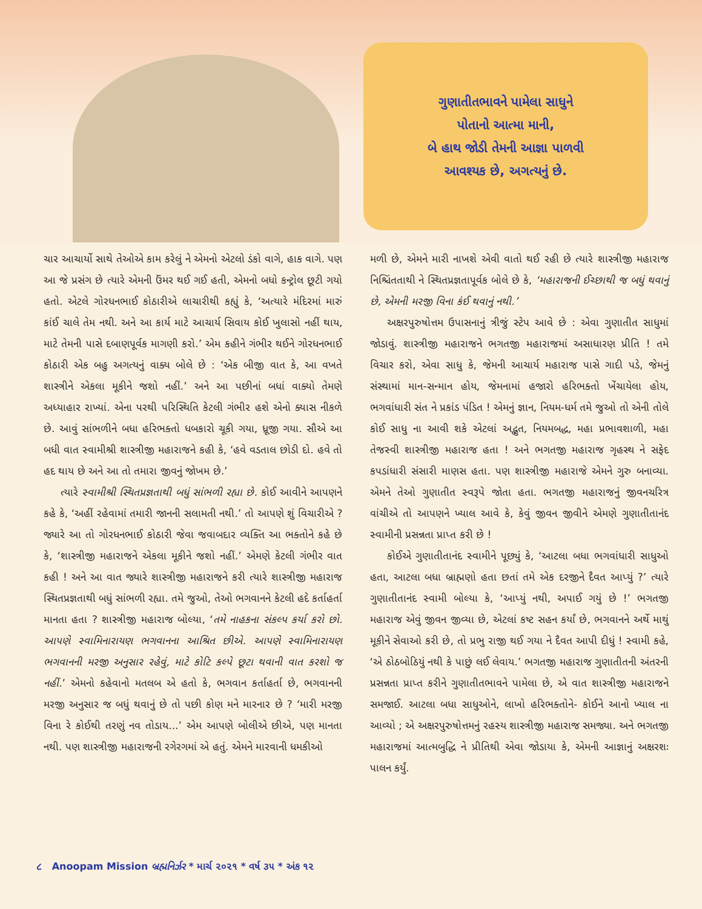ગુણાતીતભાવને પામેલા સાધુને
પોતાનો આત્મા માની,
બે હાથ જોડી તેમની આજ્ઞા પાળવી
આવશ્યક છે, અગત્યનું છે.
ચાર આચાર્યો સાથે તેઓએ કામ કરેલું ને એમનો એટલો ડંકો વાગે, હાક વાગે. પણ આ જે પ્રસંગ છે ત્યારે એમની ઉંમર થઈ ગઈ હતી, એમનો બધો કન્ટ્રોલ છૂટી ગયો હતો. એટલે ગોરધનભાઈ કોઠારીએ લાચારીથી કહ્યું કે, ‘અત્યારે મંદિરમાં મારું કાંઈ ચાલે તેમ નથી. અને આ કાર્ય માટે આચાર્ય સિવાય કોઈ ખુલાસો નહીં થાય, માટે તેમની પાસે દબાણપૂર્વક માગણી કરો.’ એમ કહીને ગંભીર થઈને ગોરધનભાઈ કોઠારી એક બહુ અગત્યનું વાક્ય બોલે છે : ‘એક બીજી વાત કે, આ વખતે શાસ્ત્રીને એકલા મૂકીને જશો નહીં.’ અને આ પછીનાં બધાં વાક્યો તેમણે અધ્યાહાર રાખ્યાં. એના પરથી પરિસ્થિતિ કેટલી ગંભીર હશે એનો ક્યાસ નીકળે છે. આવું સાંભળીને બધા હરિભક્તો ધબકારો ચૂકી ગયા, ધ્રૂજી ગયા. સૌએ આ બધી વાત સ્વામીશ્રી શાસ્ત્રીજી મહારાજને કહી કે, ‘હવે વડતાલ છોડી દો. હવે તો હદ થાય છે અને આ તો તમારા જીવનું જોખમ છે.’
ત્યારે સ્વામીશ્રી સ્થિતપ્રજ્ઞતાથી બધું સાંભળી રહ્યા છે. કોઈ આવીને આપણને કહે કે, ‘અહીં રહેવામાં તમારી જાનની સલામતી નથી.’ તો આપણે શું વિચારીએ ? જ્યારે આ તો ગોરધનભાઈ કોઠારી જેવા જવાબદાર વ્યક્તિ આ ભક્તોને કહે છે કે, ‘શાસ્ત્રીજી મહારાજને એકલા મૂકીને જશો નહીં.’ એમણે કેટલી ગંભીર વાત કહી ! અને આ વાત જ્યારે શાસ્ત્રીજી મહારાજને કરી ત્યારે શાસ્ત્રીજી મહારાજ સ્થિતપ્રજ્ઞતાથી બધું સાંભળી રહ્યા. તમે જુઓ, તેઓ ભગવાનને કેટલી હદે કર્તાહર્તા માનતા હતા ? શાસ્ત્રીજી મહારાજ બોલ્યા, ‘તમે નાહકના સંકલ્પ કર્યા કરો છો. આપણે સ્વામિનારાયણ ભગવાનના આશ્રિત છીએ. આપણે સ્વામિનારાયણ ભગવાનની મરજી અનુસાર રહેવું, માટે કોટિ કલ્પે છૂટા થવાની વાત કરશો જ નહીં.’ એમનો કહેવાનો મતલબ એ હતો કે, ભગવાન કર્તાહર્તા છે, ભગવાનની મરજી અનુસાર જ બધું થવાનું છે તો પછી કોણ મને મારનાર છે ? ‘મારી મરજી વિના રે કોઈથી તરણું નવ તોડાય...’ એમ આપણે બોલીએ છીએ, પણ માનતા નથી. પણ શાસ્ત્રીજી મહારાજની રગેરગમાં એ હતું. એમને મારવાની ધમકીઓ
મળી છે, એમને મારી નાખશે એવી વાતો થઈ રહી છે ત્યારે શાસ્ત્રીજી મહારાજ નિશ્ચિંતતાથી ને સ્થિતપ્રજ્ઞતાપૂર્વક બોલે છે કે, ‘મહારાજની ઈચ્છાથી જ બધું થવાનું છે, એમની મરજી વિના કંઈ થવાનું નથી.’
અક્ષરપુરુષોત્તમ ઉપાસનાનું ત્રીજું સ્ટેપ આવે છે : એવા ગુણાતીત સાધુમાં જોડાવું. શાસ્ત્રીજી મહારાજને ભગતજી મહારાજમાં અસાધારણ પ્રીતિ ! તમે વિચાર કરો, એવા સાધુ કે, જેમની આચાર્ય મહારાજ પાસે ગાદી પડે, જેમનું સંસ્થામાં માન-સન્માન હોય, જેમનામાં હજારો હરિભક્તો ખેંચાયેલા હોય, ભગવાંધારી સંત ને પ્રકાંડ પંડિત ! એમનું જ્ઞાન, નિયમ-ધર્મ તમે જુઓ તો એની તોલે કોઈ સાધુ ના આવી શકે એટલાં અદ્ભુત, નિયમબદ્ધ, મહા પ્રભાવશાળી, મહા તેજસ્વી શાસ્ત્રીજી મહારાજ હતા ! અને ભગતજી મહારાજ ગૃહસ્થ ને સફેદ કપડાંધારી સંસારી માણસ હતા. પણ શાસ્ત્રીજી મહારાજે એમને ગુરુ બનાવ્યા. એમને તેઓ ગુણાતીત સ્વરૂપે જોતા હતા. ભગતજી મહારાજનું જીવનચરિત્ર વાંચીએ તો આપણને ખ્યાલ આવે કે, કેવું જીવન જીવીને એમણે ગુણાતીતાનંદ સ્વામીની પ્રસન્નતા પ્રાપ્ત કરી છે !
કોઈએ ગુણાતીતાનંદ સ્વામીને પૂછ્યું કે, ‘આટલા બધા ભગવાંધારી સાધુઓ હતા, આટલા બધા બ્રાહ્મણો હતા છતાં તમે એક દરજીને દૈવત આપ્યું ?’ ત્યારે ગુણાતીતાનંદ સ્વામી બોલ્યા કે, ‘આપ્યું નથી, અપાઈ ગયું છે !’ ભગતજી મહારાજ એવું જીવન જીવ્યા છે, એટલાં કષ્ટ સહન કર્યાં છે, ભગવાનને અર્થે માથું મૂકીને સેવાઓ કરી છે, તો પ્રભુ રાજી થઈ ગયા ને દૈવત આપી દીધું ! સ્વામી કહે, ‘એ ઠોઠબોઠિયું નથી કે પાછું લઈ લેવાય.’ ભગતજી મહારાજ ગુણાતીતની અંતરની પ્રસન્નતા પ્રાપ્ત કરીને ગુણાતીતભાવને પામેલા છે, એ વાત શાસ્ત્રીજી મહારાજને સમજાઈ. આટલા બધા સાધુઓને, લાખો હરિભક્તોને- કોઈને આનો ખ્યાલ ના આવ્યો ; એ અક્ષરપુરુષોત્તમનું રહસ્ય શાસ્ત્રીજી મહારાજ સમજ્યા. અને ભગતજી મહારાજમાં આત્મબુદ્ધિ ને પ્રીતિથી એવા જોડાયા કે, એમની આજ્ઞાનું અક્ષરશઃ પાલન કર્યું.
૮ Anoopam Mission બ્રહ્મનિર્ઝર * માર્ચ ૨૦૨૧ * વર્ષ ૩૫ * અંક ૧૨